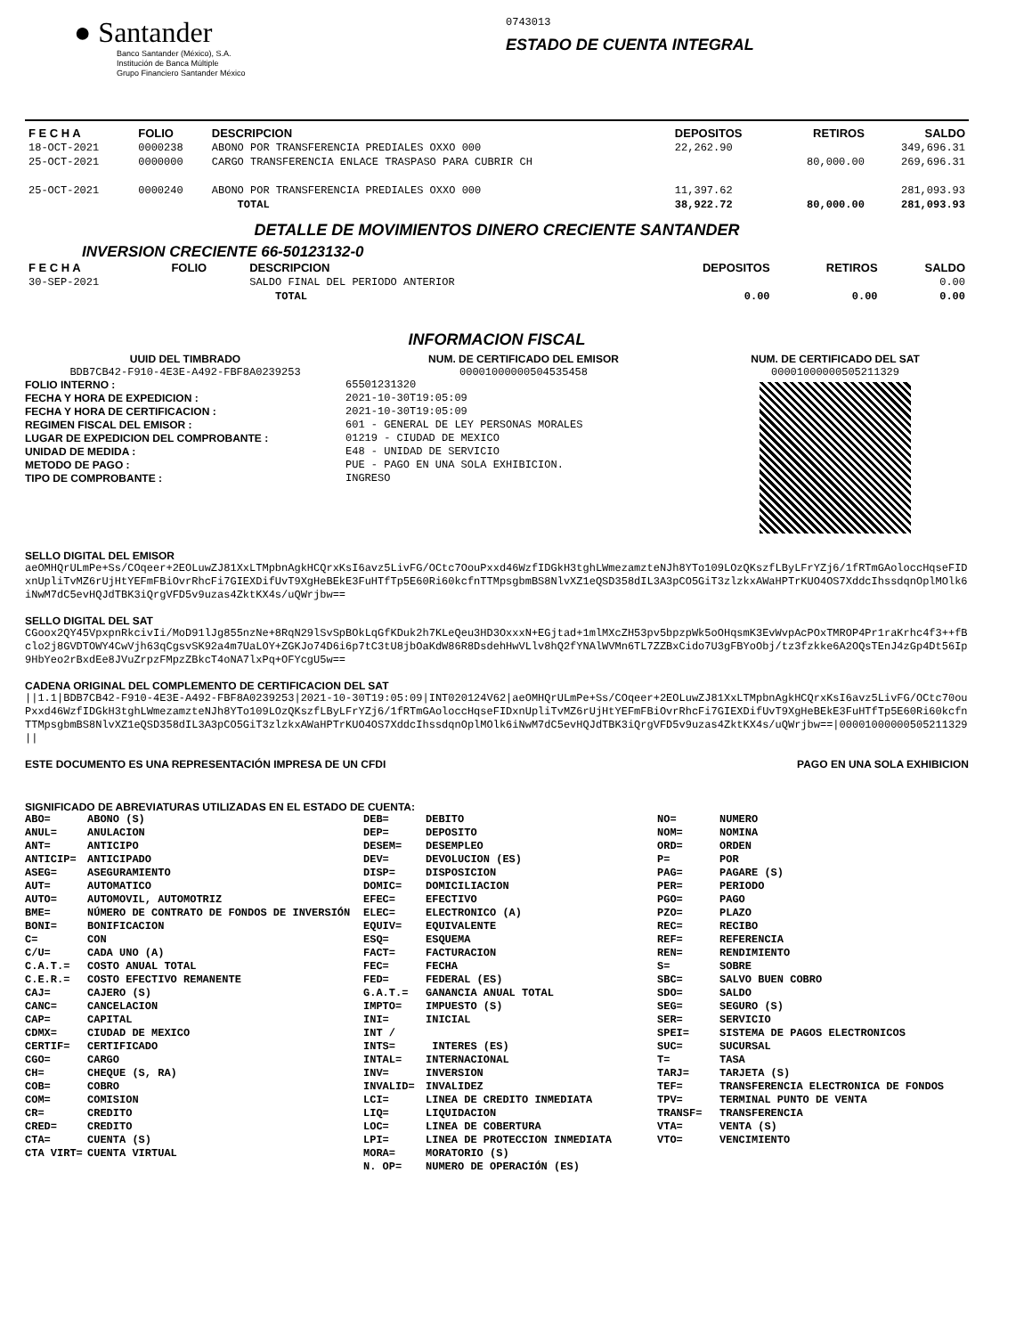● Santander
Banco Santander (México), S.A.
Institución de Banca Múltiple
Grupo Financiero Santander México
0743013
ESTADO DE CUENTA INTEGRAL
| F E C H A | FOLIO | DESCRIPCION | DEPOSITOS | RETIROS | SALDO |
| --- | --- | --- | --- | --- | --- |
| 18-OCT-2021 | 0000238 | ABONO POR TRANSFERENCIA PREDIALES OXXO 000 | 22,262.90 | | 349,696.31 |
| 25-OCT-2021 | 0000000 | CARGO TRANSFERENCIA ENLACE TRASPASO PARA CUBRIR CH | | 80,000.00 | 269,696.31 |
| 25-OCT-2021 | 0000240 | ABONO POR TRANSFERENCIA PREDIALES OXXO 000 | 11,397.62 | | 281,093.93 |
| | | TOTAL | 38,922.72 | 80,000.00 | 281,093.93 |
DETALLE DE MOVIMIENTOS DINERO CRECIENTE SANTANDER
INVERSION CRECIENTE 66-50123132-0
| F E C H A | FOLIO | DESCRIPCION | DEPOSITOS | RETIROS | SALDO |
| --- | --- | --- | --- | --- | --- |
| 30-SEP-2021 | | SALDO FINAL DEL PERIODO ANTERIOR | | | 0.00 |
| | | TOTAL | 0.00 | 0.00 | 0.00 |
INFORMACION FISCAL
UUID DEL TIMBRADO
BDB7CB42-F910-4E3E-A492-FBF8A0239253
FOLIO INTERNO :
FECHA Y HORA DE EXPEDICION :
FECHA Y HORA DE CERTIFICACION :
REGIMEN FISCAL DEL EMISOR :
LUGAR DE EXPEDICION DEL COMPROBANTE :
UNIDAD DE MEDIDA :
METODO DE PAGO :
TIPO DE COMPROBANTE :
NUM. DE CERTIFICADO DEL EMISOR
00001000000504535458
65501231320
2021-10-30T19:05:09
2021-10-30T19:05:09
601 - GENERAL DE LEY PERSONAS MORALES
01219 - CIUDAD DE MEXICO
E48 - UNIDAD DE SERVICIO
PUE - PAGO EN UNA SOLA EXHIBICION.
INGRESO
NUM. DE CERTIFICADO DEL SAT
00001000000505211329
SELLO DIGITAL DEL EMISOR
aeOMHQrULmPe+Ss/COqeer+2EOLuwZJ81XxLTMpbnAgkHCQrxKsI6avz5LivFG/OCtc7OouPxxd46WzfIDGkH3tghLWmezamzteNJh8YTo109LOzQKszfLByLFrYZj6/1fRTmGAoloccHqseFIDxnUpliTvMZ6rUjHtYEFmFBiOvrRhcFi7GIEXDifUvT9XgHeBEkE3FuHTfTp5E60Ri60kcfnTTMpsgbmBS8NlvXZ1eQSD358dIL3A3pCO5GiT3zlzkxAWaHPTrKUO4OS7XddcIhssdqnOplMOlk6iNwM7dC5evHQJdTBK3iQrgVFD5v9uzas4ZktKX4s/uQWrjbw==
SELLO DIGITAL DEL SAT
CGoox2QY45VpxpnRkcivIi/MoD91lJg855nzNe+8RqN29lSvSpBOkLqGfKDuk2h7KLeQeu3HD3OxxxN+EGjtad+1mlMXcZH53pv5bpzpWk5oOHqsmK3EvWvpAcPOxTMROP4Pr1raKrhc4f3++fBclo2j8GVDTOWY4CwVjh63qCgsvSK92a4m7UaLOY+ZGKJo74D6i6p7tC3tU8jbOaKdW86R8DsdehHwVLlv8hQ2fYNAlWVMn6TL7ZZBxCido7U3gFBYoObj/tz3fzkke6A2OQsTEnJ4zGp4Dt56Ip9HbYeo2rBxdEe8JVuZrpzFMpzZBkcT4oNA7lxPq+OFYcgU5w==
CADENA ORIGINAL DEL COMPLEMENTO DE CERTIFICACION DEL SAT
||1.1|BDB7CB42-F910-4E3E-A492-FBF8A0239253|2021-10-30T19:05:09|INT020124V62|aeOMHQrULmPe+Ss/COqeer+2EOLuwZJ81XxLTMpbnAgkHCQrxKsI6avz5LivFG/OCtc70ouPxxd46WzfIDGkH3tghLWmezamzteNJh8YTo109LOzQKszfLByLFrYZj6/1fRTmGAoloccHqseFIDxnUpliTvMZ6rUjHtYEFmFBiOvrRhcFi7GIEXDifUvT9XgHeBEkE3FuHTfTp5E60Ri60kcfnTTMpsgbmBS8NlvXZ1eQSD358dIL3A3pCO5GiT3zlzkxAWaHPTrKUO4OS7XddcIhssdqnOplMOlk6iNwM7dC5evHQJdTBK3iQrgVFD5v9uzas4ZktKX4s/uQWrjbw==|00001000000505211329||
ESTE DOCUMENTO ES UNA REPRESENTACIÓN IMPRESA DE UN CFDI PAGO EN UNA SOLA EXHIBICION
SIGNIFICADO DE ABREVIATURAS UTILIZADAS EN EL ESTADO DE CUENTA:
ABO= ABONO (S)
ANUL= ANULACION
ANT= ANTICIPO
ANTICIP= ANTICIPADO
ASEG= ASEGURAMIENTO
AUT= AUTOMATICO
AUTO= AUTOMOVIL, AUTOMOTRIZ
BME= NÚMERO DE CONTRATO DE FONDOS DE INVERSIÓN
BONI= BONIFICACION
C= CON
C/U= CADA UNO (A)
C.A.T.= COSTO ANUAL TOTAL
C.E.R.= COSTO EFECTIVO REMANENTE
CAJ= CAJERO (S)
CANC= CANCELACION
CAP= CAPITAL
CDMX= CIUDAD DE MEXICO
CERTIF= CERTIFICADO
CGO= CARGO
CH= CHEQUE (S, RA)
COB= COBRO
COM= COMISION
CR= CREDITO
CRED= CREDITO
CTA= CUENTA (S)
CTA VIRT= CUENTA VIRTUAL
DEB= DEBITO
DEP= DEPOSITO
DESEM= DESEMPLEO
DEV= DEVOLUCION (ES)
DISP= DISPOSICION
DOMIC= DOMICILIACION
EFEC= EFECTIVO
ELEC= ELECTRONICO (A)
EQUIV= EQUIVALENTE
ESQ= ESQUEMA
FACT= FACTURACION
FEC= FECHA
FED= FEDERAL (ES)
G.A.T.= GANANCIA ANUAL TOTAL
IMPTO= IMPUESTO (S)
INI= INICIAL
INT / INTS= INTERES (ES)
INTAL= INTERNACIONAL
INV= INVERSION
INVALID= INVALIDEZ
LCI= LINEA DE CREDITO INMEDIATA
LIQ= LIQUIDACION
LOC= LINEA DE COBERTURA
LPI= LINEA DE PROTECCION INMEDIATA
MORA= MORATORIO (S)
N. OP= NUMERO DE OPERACIÓN (ES)
NO= NUMERO
NOM= NOMINA
ORD= ORDEN
P= POR
PAG= PAGARE (S)
PER= PERIODO
PGO= PAGO
PZO= PLAZO
REC= RECIBO
REF= REFERENCIA
REN= RENDIMIENTO
S= SOBRE
SBC= SALVO BUEN COBRO
SDO= SALDO
SEG= SEGURO (S)
SER= SERVICIO
SPEI= SISTEMA DE PAGOS ELECTRONICOS
SUC= SUCURSAL
T= TASA
TARJ= TARJETA (S)
TEF= TRANSFERENCIA ELECTRONICA DE FONDOS
TPV= TERMINAL PUNTO DE VENTA
TRANSF= TRANSFERENCIA
VTA= VENTA (S)
VTO= VENCIMIENTO